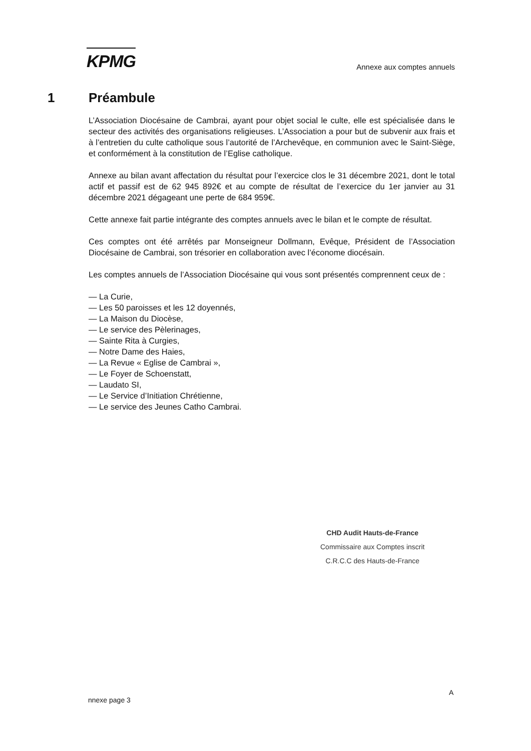KPMG
Annexe aux comptes annuels
1 Préambule
L’Association Diocésaine de Cambrai, ayant pour objet social le culte, elle est spécialisée dans le secteur des activités des organisations religieuses. L’Association a pour but de subvenir aux frais et à l’entretien du culte catholique sous l’autorité de l’Archevêque, en communion avec le Saint-Siège, et conformément à la constitution de l’Eglise catholique.
Annexe au bilan avant affectation du résultat pour l’exercice clos le 31 décembre 2021, dont le total actif et passif est de 62 945 892€ et au compte de résultat de l’exercice du 1er janvier au 31 décembre 2021 dégageant une perte de 684 959€.
Cette annexe fait partie intégrante des comptes annuels avec le bilan et le compte de résultat.
Ces comptes ont été arrêtés par Monseigneur Dollmann, Evêque, Président de l’Association Diocésaine de Cambrai, son trésorier en collaboration avec l’économe diocésain.
Les comptes annuels de l’Association Diocésaine qui vous sont présentés comprennent ceux de :
— La Curie,
— Les 50 paroisses et les 12 doyennés,
— La Maison du Diocèse,
— Le service des Pèlerinages,
— Sainte Rita à Curgies,
— Notre Dame des Haies,
— La Revue « Eglise de Cambrai »,
— Le Foyer de Schoenstatt,
— Laudato SI,
— Le Service d’Initiation Chrétienne,
— Le service des Jeunes Catho Cambrai.
CHD Audit Hauts-de-France
Commissaire aux Comptes inscrit
C.R.C.C des Hauts-de-France
A
nnexe page 3